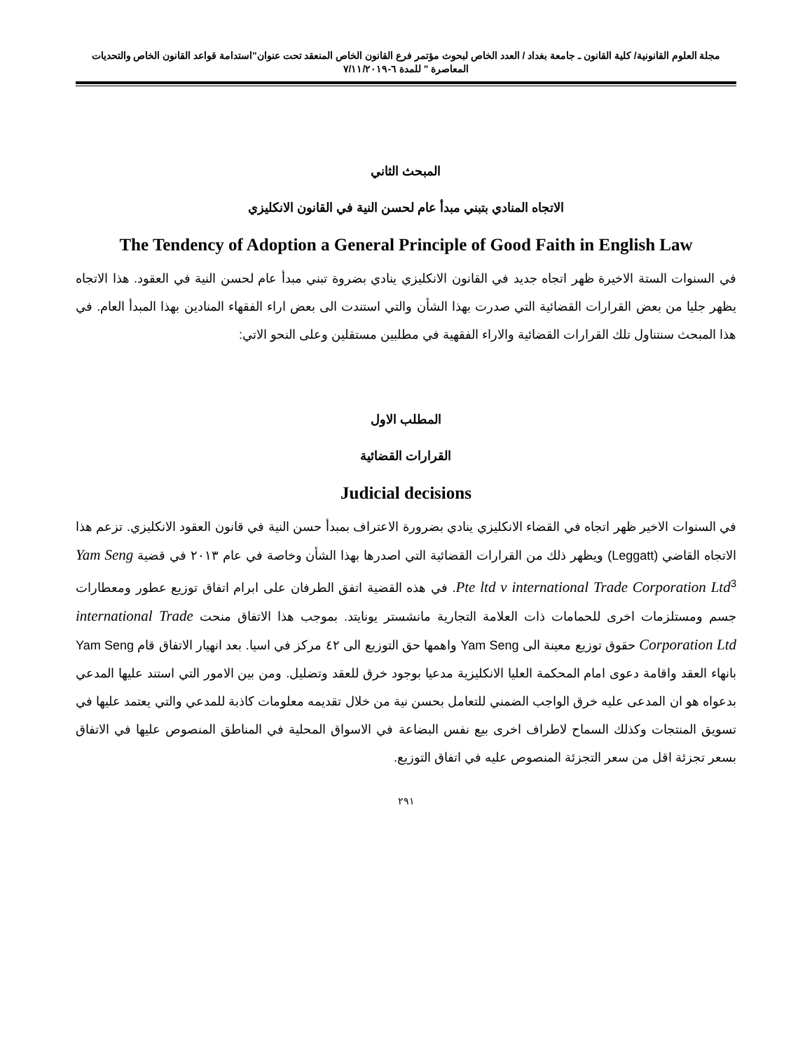مجلة العلوم القانونية/ كلية القانون ـ جامعة بغداد / العدد الخاص لبحوث مؤتمر فرع القانون الخاص المنعقد تحت عنوان"استدامة قواعد القانون الخاص والتحديات المعاصرة " للمدة ٦-٧/١١/٢٠١٩
المبحث الثاني
الاتجاه المنادي بتبني مبدأ عام لحسن النية في القانون الانكليزي
The Tendency of Adoption a General Principle of Good Faith in English Law
في السنوات الستة الاخيرة ظهر اتجاه جديد في القانون الانكليزي ينادي بضروة تبني مبدأ عام لحسن النية في العقود. هذا الاتجاه يظهر جليا من بعض القرارات القضائية التي صدرت بهذا الشأن والتي استندت الى بعض اراء الفقهاء المنادين بهذا المبدأ العام. في هذا المبحث سنتناول تلك القرارات القضائية والاراء الفقهية في مطلبين مستقلين وعلى النحو الاتي:
المطلب الاول
القرارات القضائية
Judicial decisions
في السنوات الاخير ظهر اتجاه في القضاء الانكليزي ينادي بضرورة الاعتراف بمبدأ حسن النية في قانون العقود الانكليزي. تزعم هذا الاتجاه القاضي (Leggatt) ويظهر ذلك من القرارات القضائية التي اصدرها بهذا الشأن وخاصة في عام ٢٠١٣ في قضية Yam Seng Pte ltd v international Trade Corporation Ltd<sup>3</sup>. في هذه القضية اتفق الطرفان على ابرام اتفاق توزيع عطور ومعطارات جسم ومستلزمات اخرى للحمامات ذات العلامة التجارية مانشستر يونايتد. بموجب هذا الاتفاق منحت international Trade Corporation Ltd حقوق توزيع معينة الى Yam Seng واهمها حق التوزيع الى ٤٢ مركز في اسيا. بعد انهيار الاتفاق قام Yam Seng بانهاء العقد واقامة دعوى امام المحكمة العليا الانكليزية مدعيا بوجود خرق للعقد وتضليل. ومن بين الامور التي استند عليها المدعي بدعواه هو ان المدعى عليه خرق الواجب الضمني للتعامل بحسن نية من خلال تقديمه معلومات كاذبة للمدعي والتي يعتمد عليها في تسويق المنتجات وكذلك السماح لاطراف اخرى بيع نفس البضاعة في الاسواق المحلية في المناطق المنصوص عليها في الاتفاق بسعر تجزئة اقل من سعر التجزئة المنصوص عليه في اتفاق التوزيع.
٢٩١